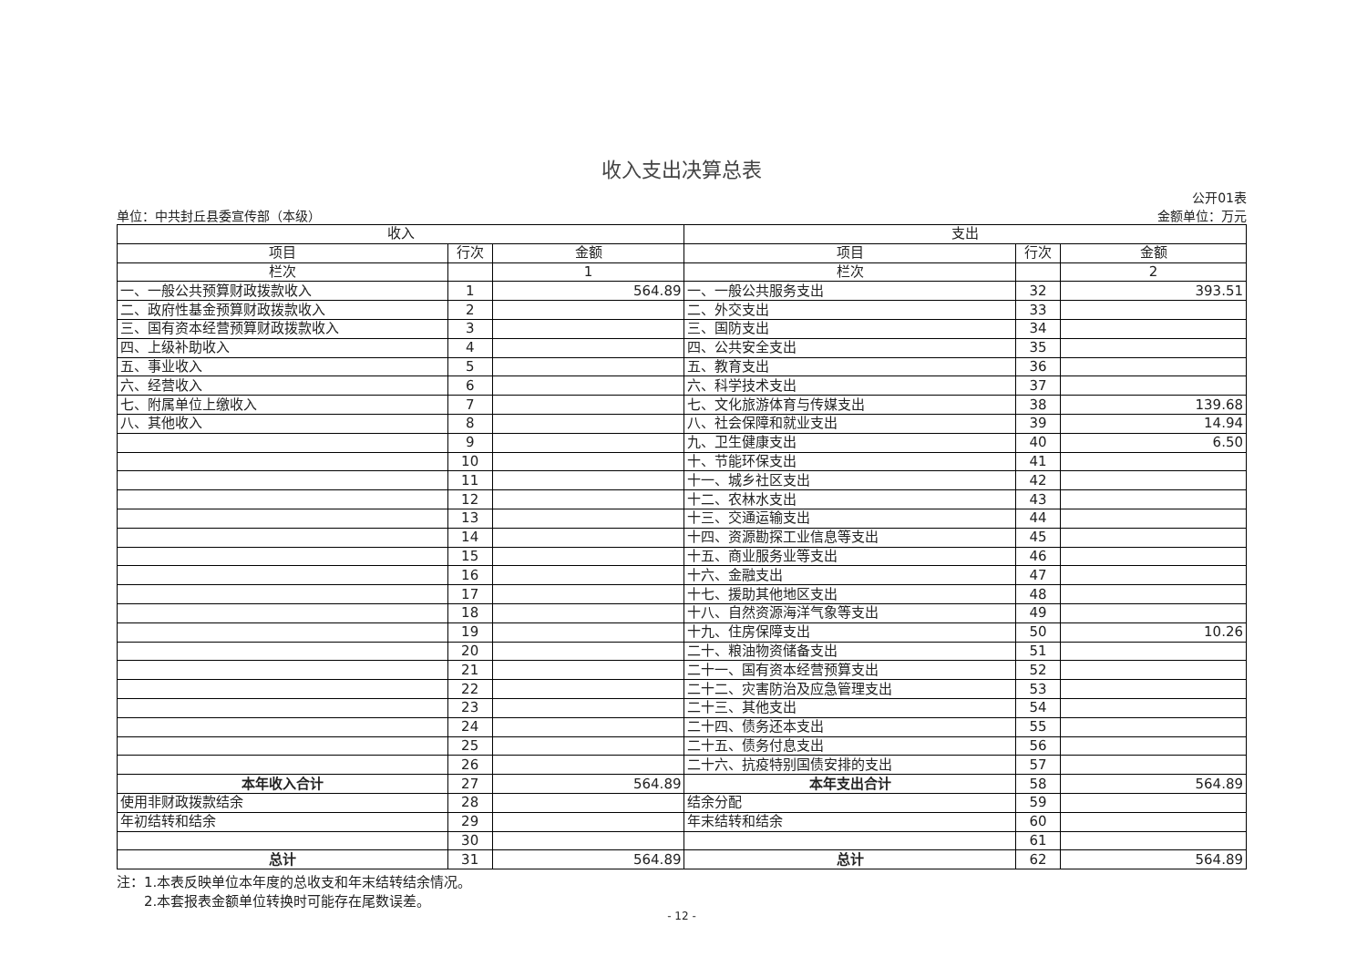收入支出决算总表
单位：中共封丘县委宣传部（本级）
公开01表
金额单位：万元
| 收入 | | | 支出 | | |
| --- | --- | --- | --- | --- | --- |
| 项目 | 行次 | 金额 | 项目 | 行次 | 金额 |
| 栏次 | | 1 | 栏次 | | 2 |
| 一、一般公共预算财政拨款收入 | 1 | 564.89 | 一、一般公共服务支出 | 32 | 393.51 |
| 二、政府性基金预算财政拨款收入 | 2 | | 二、外交支出 | 33 | |
| 三、国有资本经营预算财政拨款收入 | 3 | | 三、国防支出 | 34 | |
| 四、上级补助收入 | 4 | | 四、公共安全支出 | 35 | |
| 五、事业收入 | 5 | | 五、教育支出 | 36 | |
| 六、经营收入 | 6 | | 六、科学技术支出 | 37 | |
| 七、附属单位上缴收入 | 7 | | 七、文化旅游体育与传媒支出 | 38 | 139.68 |
| 八、其他收入 | 8 | | 八、社会保障和就业支出 | 39 | 14.94 |
| | 9 | | 九、卫生健康支出 | 40 | 6.50 |
| | 10 | | 十、节能环保支出 | 41 | |
| | 11 | | 十一、城乡社区支出 | 42 | |
| | 12 | | 十二、农林水支出 | 43 | |
| | 13 | | 十三、交通运输支出 | 44 | |
| | 14 | | 十四、资源勘探工业信息等支出 | 45 | |
| | 15 | | 十五、商业服务业等支出 | 46 | |
| | 16 | | 十六、金融支出 | 47 | |
| | 17 | | 十七、援助其他地区支出 | 48 | |
| | 18 | | 十八、自然资源海洋气象等支出 | 49 | |
| | 19 | | 十九、住房保障支出 | 50 | 10.26 |
| | 20 | | 二十、粮油物资储备支出 | 51 | |
| | 21 | | 二十一、国有资本经营预算支出 | 52 | |
| | 22 | | 二十二、灾害防治及应急管理支出 | 53 | |
| | 23 | | 二十三、其他支出 | 54 | |
| | 24 | | 二十四、债务还本支出 | 55 | |
| | 25 | | 二十五、债务付息支出 | 56 | |
| | 26 | | 二十六、抗疫特别国债安排的支出 | 57 | |
| 本年收入合计 | 27 | 564.89 | 本年支出合计 | 58 | 564.89 |
| 使用非财政拨款结余 | 28 | | 结余分配 | 59 | |
| 年初结转和结余 | 29 | | 年末结转和结余 | 60 | |
| | 30 | | | 61 | |
| 总计 | 31 | 564.89 | 总计 | 62 | 564.89 |
注：1.本表反映单位本年度的总收支和年末结转结余情况。
  2.本套报表金额单位转换时可能存在尾数误差。
- 12 -